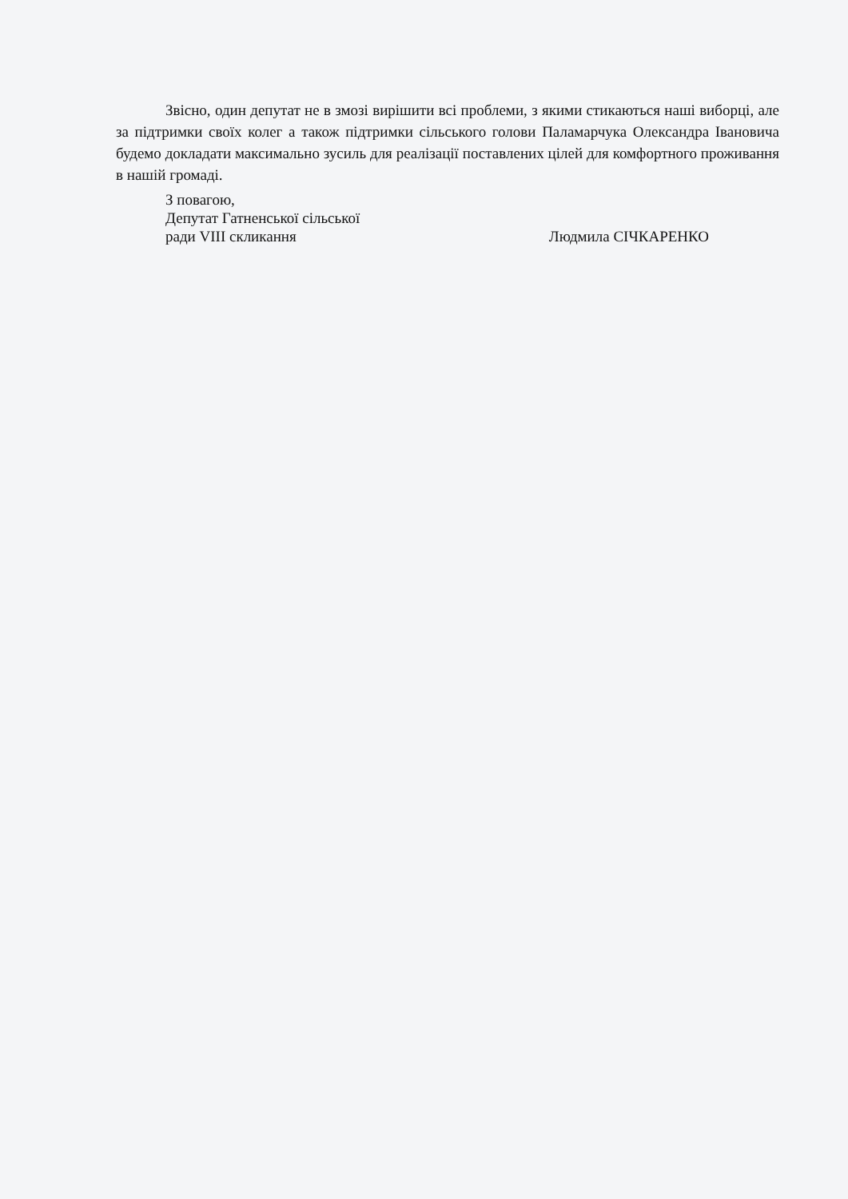Звісно, один депутат не в змозі вирішити всі проблеми, з якими стикаються наші виборці, але за підтримки своїх колег а також підтримки сільського голови Паламарчука Олександра Івановича будемо докладати максимально зусиль для реалізації поставлених цілей для комфортного проживання в нашій громаді.
З повагою,
Депутат Гатненської сільської
ради VIII скликання Людмила СІЧКАРЕНКО